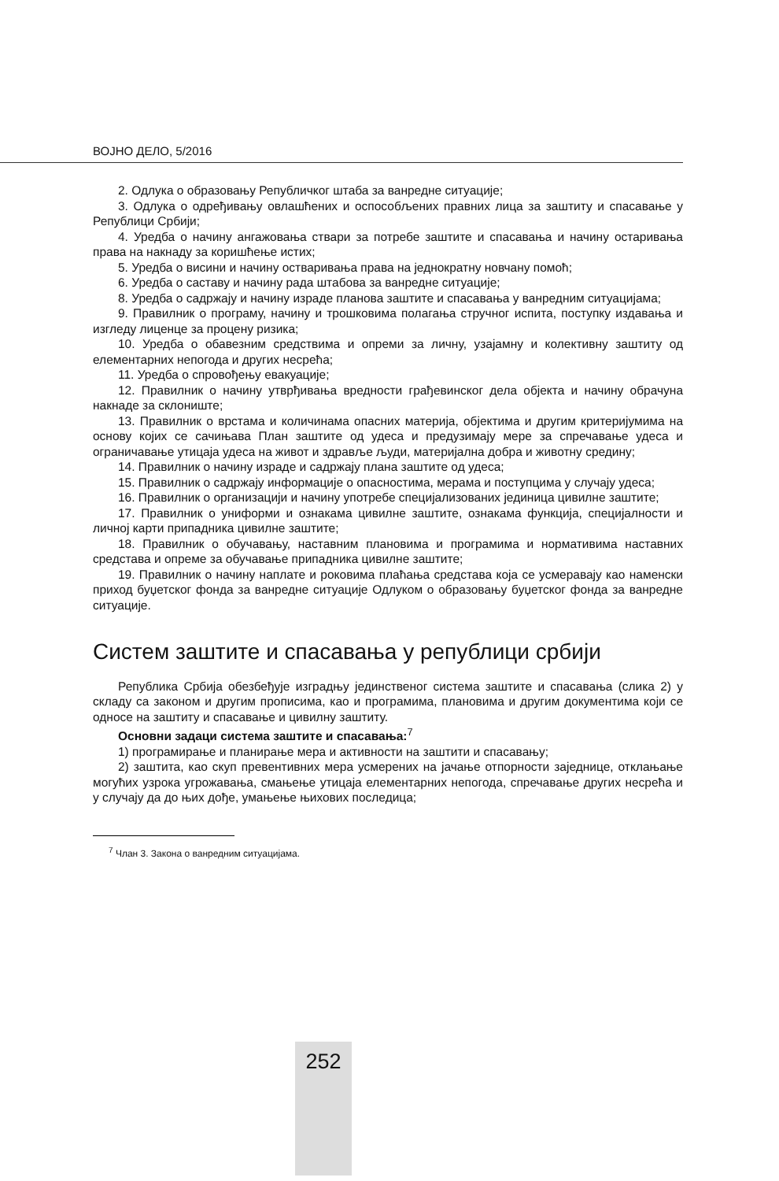ВОЈНО ДЕЛО, 5/2016
2. Одлука о образовању Републичког штаба за ванредне ситуације;
3. Одлука о одређивању овлашћених и оспособљених правних лица за заштиту и спасавање у Републици Србији;
4. Уредба о начину ангажовања ствари за потребе заштите и спасавања и начину остаривања права на накнаду за коришћење истих;
5. Уредба о висини и начину остваривања права на једнократну новчану помоћ;
6. Уредба о саставу и начину рада штабова за ванредне ситуације;
8. Уредба о садржају и начину израде планова заштите и спасавања у ванредним ситуацијама;
9. Правилник о програму, начину и трошковима полагања стручног испита, поступку издавања и изгледу лиценце за процену ризика;
10. Уредба о обавезним средствима и опреми за личну, узајамну и колективну заштиту од елементарних непогода и других несрећа;
11. Уредба о спровођењу евакуације;
12. Правилник о начину утврђивања вредности грађевинског дела објекта и начину обрачуна накнаде за склониште;
13. Правилник о врстама и количинама опасних материја, објектима и другим критеријумима на основу којих се сачињава План заштите од удеса и предузимају мере за спречавање удеса и ограничавање утицаја удеса на живот и здравље људи, материјална добра и животну средину;
14. Правилник о начину израде и садржају плана заштите од удеса;
15. Правилник о садржају информације о опасностима, мерама и поступцима у случају удеса;
16. Правилник о организацији и начину употребе специјализованих јединица цивилне заштите;
17. Правилник о униформи и ознакама цивилне заштите, ознакама функција, специјалности и личној карти припадника цивилне заштите;
18. Правилник о обучавању, наставним плановима и програмима и нормативима наставних средстава и опреме за обучавање припадника цивилне заштите;
19. Правилник о начину наплате и роковима плаћања средстава која се усмеравају као наменски приход буџетског фонда за ванредне ситуације Одлуком о образовању буџетског фонда за ванредне ситуације.
Систем заштите и спасавања у републици србији
Република Србија обезбеђује изградњу јединственог система заштите и спасавања (слика 2) у складу са законом и другим прописима, као и програмима, плановима и другим документима који се односе на заштиту и спасавање и цивилну заштиту.
Основни задаци система заштите и спасавања:<sup>7</sup>
1) програмирање и планирање мера и активности на заштити и спасавању;
2) заштита, као скуп превентивних мера усмерених на јачање отпорности заједнице, отклањање могућих узрока угрожавања, смањење утицаја елементарних непогода, спречавање других несрећа и у случају да до њих дође, умањење њихових последица;
<sup>7</sup> Члан 3. Закона о ванредним ситуацијама.
252